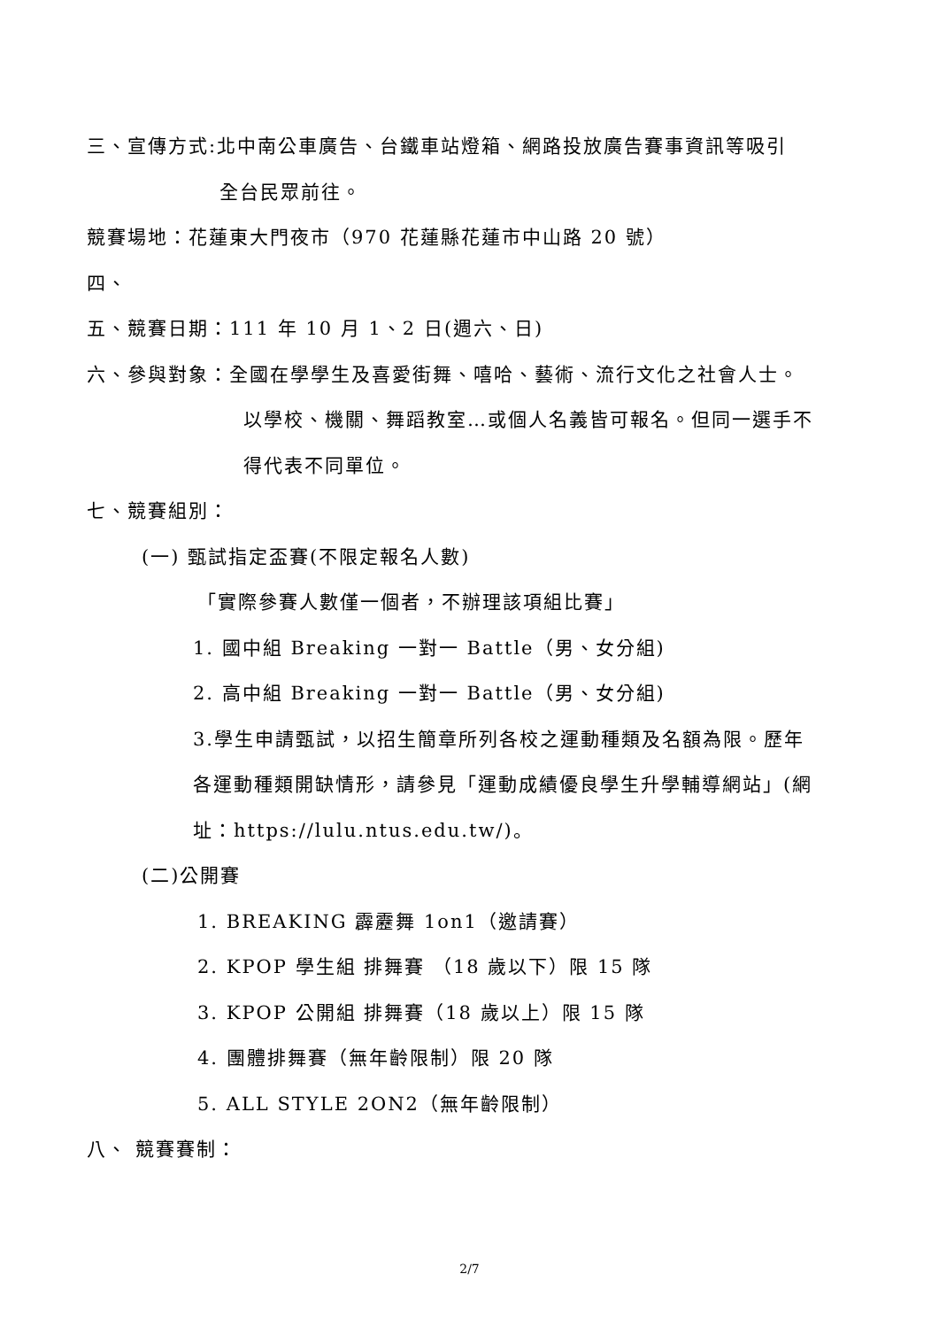三、宣傳方式:北中南公車廣告、台鐵車站燈箱、網路投放廣告賽事資訊等吸引
全台民眾前往。
競賽場地：花蓮東大門夜市（970 花蓮縣花蓮市中山路 20 號）
四、
五、競賽日期：111 年 10 月 1、2 日(週六、日)
六、參與對象：全國在學學生及喜愛街舞、嘻哈、藝術、流行文化之社會人士。
以學校、機關、舞蹈教室…或個人名義皆可報名。但同一選手不
得代表不同單位。
七、競賽組別：
(一) 甄試指定盃賽(不限定報名人數)
「實際參賽人數僅一個者，不辦理該項組比賽」
1. 國中組 Breaking 一對一 Battle（男、女分組)
2. 高中組 Breaking 一對一 Battle（男、女分組)
3.學生申請甄試，以招生簡章所列各校之運動種類及名額為限。歷年
各運動種類開缺情形，請參見「運動成績優良學生升學輔導網站」(網
址：https://lulu.ntus.edu.tw/)。
(二)公開賽
1. BREAKING 霹靂舞 1on1（邀請賽）
2. KPOP 學生組 排舞賽 （18 歲以下）限 15 隊
3. KPOP 公開組 排舞賽（18 歲以上）限 15 隊
4. 團體排舞賽（無年齡限制）限 20 隊
5. ALL STYLE 2ON2（無年齡限制）
八、 競賽賽制：
2/7